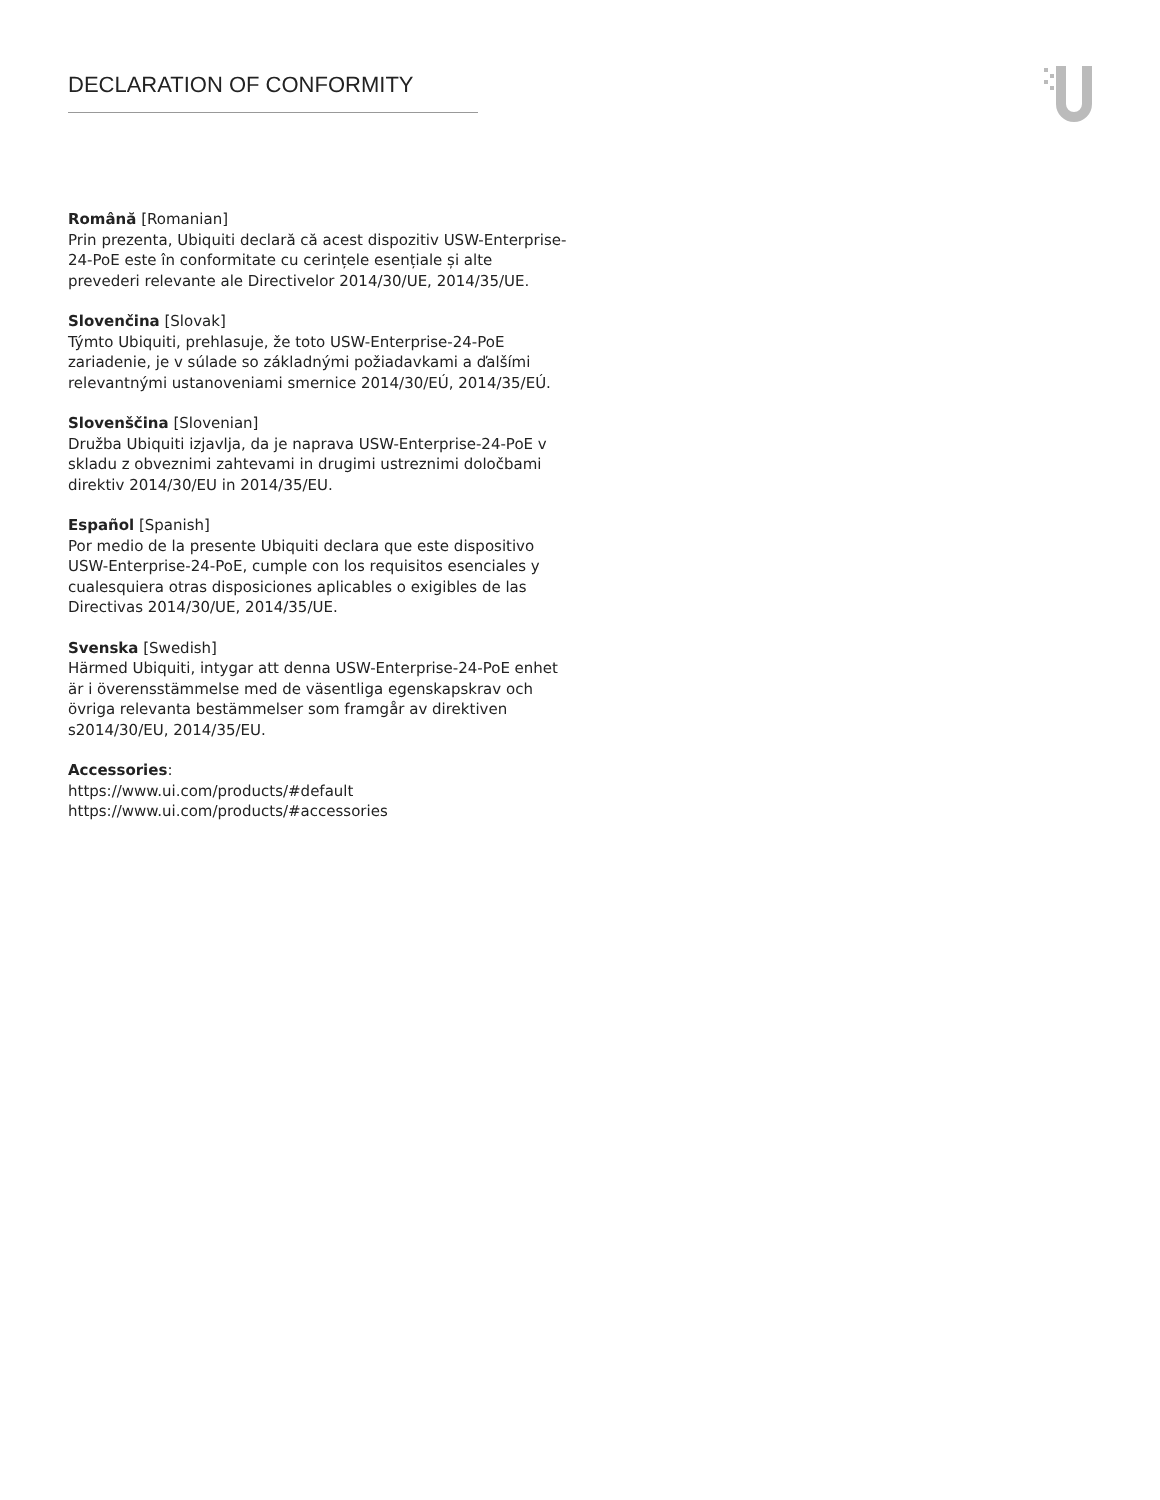DECLARATION OF CONFORMITY
Română [Romanian]
Prin prezenta, Ubiquiti declară că acest dispozitiv USW-Enterprise-24-PoE este în conformitate cu cerințele esențiale și alte prevederi relevante ale Directivelor 2014/30/UE, 2014/35/UE.
Slovenčina [Slovak]
Týmto Ubiquiti, prehlasuje, že toto USW-Enterprise-24-PoE zariadenie, je v súlade so základnými požiadavkami a ďalšími relevantnými ustanoveniami smernice 2014/30/EÚ, 2014/35/EÚ.
Slovenščina [Slovenian]
Družba Ubiquiti izjavlja, da je naprava USW-Enterprise-24-PoE v skladu z obveznimi zahtevami in drugimi ustreznimi določbami direktiv 2014/30/EU in 2014/35/EU.
Español [Spanish]
Por medio de la presente Ubiquiti declara que este dispositivo USW-Enterprise-24-PoE, cumple con los requisitos esenciales y cualesquiera otras disposiciones aplicables o exigibles de las Directivas 2014/30/UE, 2014/35/UE.
Svenska [Swedish]
Härmed Ubiquiti, intygar att denna USW-Enterprise-24-PoE enhet är i överensstämmelse med de väsentliga egenskapskrav och övriga relevanta bestämmelser som framgår av direktiven s2014/30/EU, 2014/35/EU.
Accessories:
https://www.ui.com/products/#default
https://www.ui.com/products/#accessories